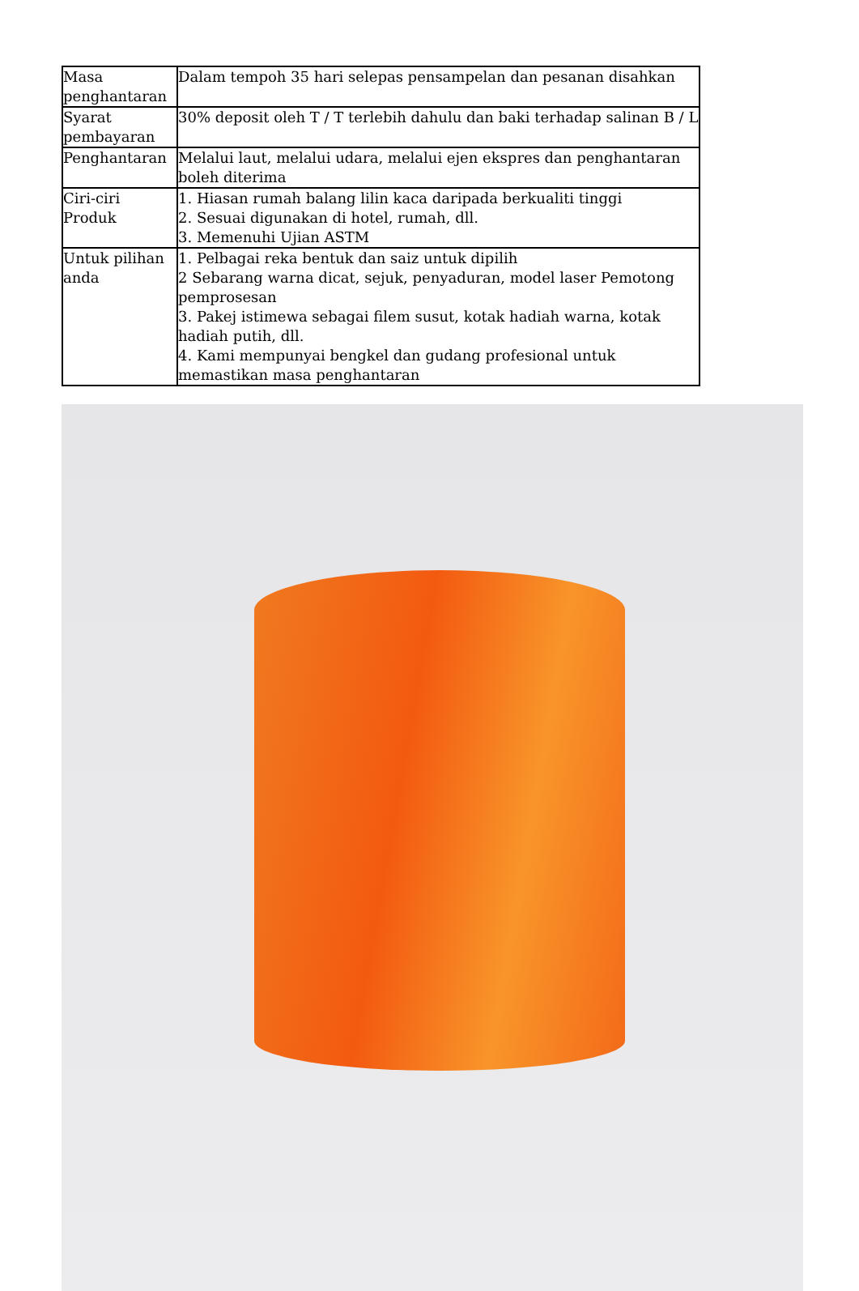| Masa penghantaran | Dalam tempoh 35 hari selepas pensampelan dan pesanan disahkan |
| Syarat pembayaran | 30% deposit oleh T / T terlebih dahulu dan baki terhadap salinan B / L |
| Penghantaran | Melalui laut, melalui udara, melalui ejen ekspres dan penghantaran boleh diterima |
| Ciri-ciri Produk | 1. Hiasan rumah balang lilin kaca daripada berkualiti tinggi 2. Sesuai digunakan di hotel, rumah, dll. 3. Memenuhi Ujian ASTM |
| Untuk pilihan anda | 1. Pelbagai reka bentuk dan saiz untuk dipilih 2 Sebarang warna dicat, sejuk, penyaduran, model laser Pemotong pemprosesan 3. Pakej istimewa sebagai filem susut, kotak hadiah warna, kotak hadiah putih, dll. 4. Kami mempunyai bengkel dan gudang profesional untuk memastikan masa penghantaran |